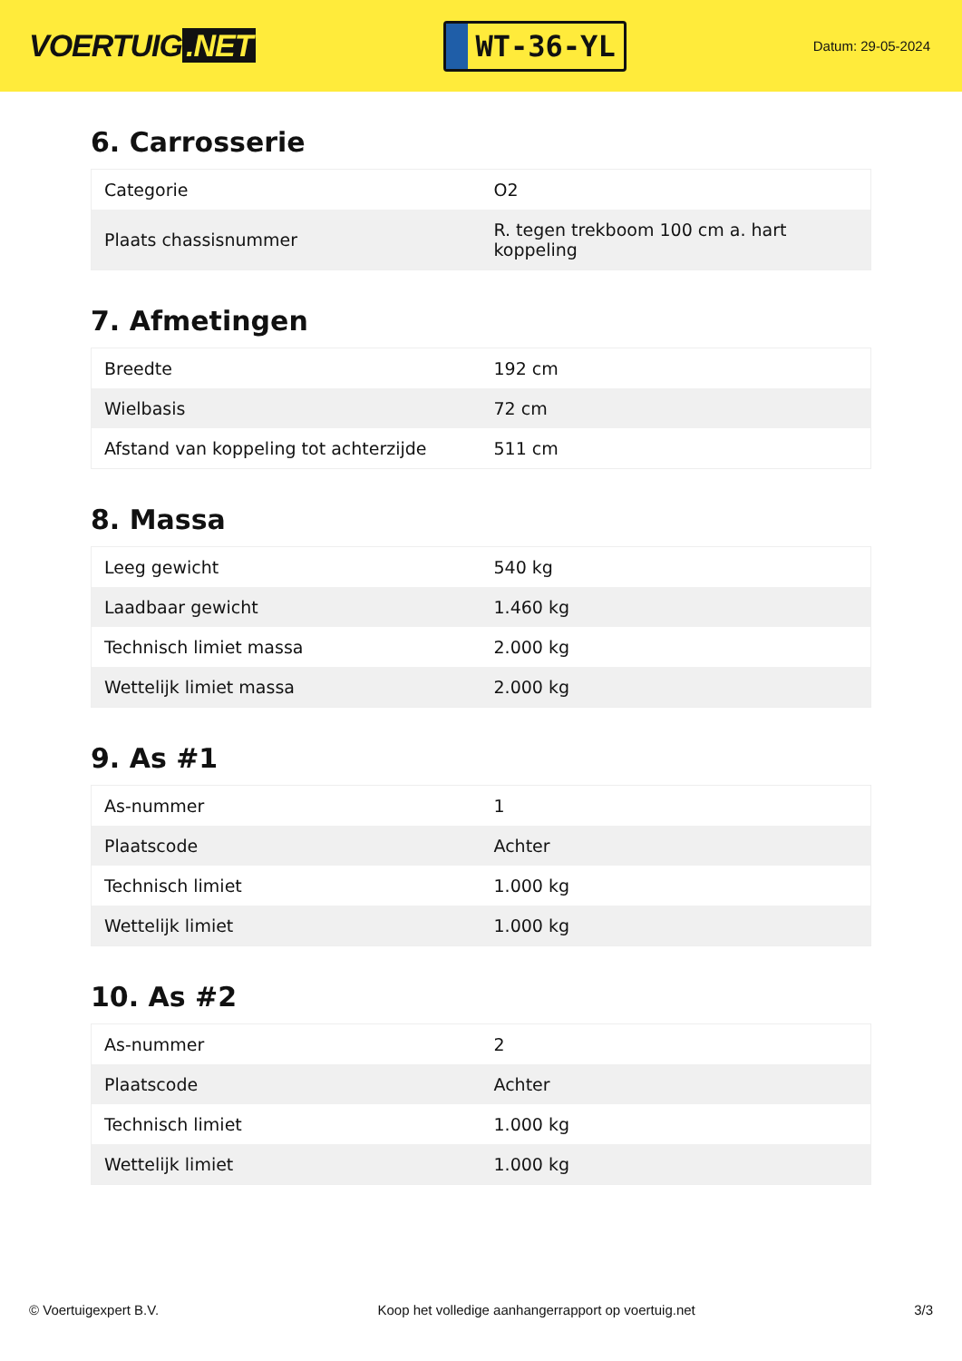VOERTUIG.NET
WT-36-YL
Datum: 29-05-2024
6. Carrosserie
| Categorie | O2 |
| Plaats chassisnummer | R. tegen trekboom 100 cm a. hart koppeling |
7. Afmetingen
| Breedte | 192 cm |
| Wielbasis | 72 cm |
| Afstand van koppeling tot achterzijde | 511 cm |
8. Massa
| Leeg gewicht | 540 kg |
| Laadbaar gewicht | 1.460 kg |
| Technisch limiet massa | 2.000 kg |
| Wettelijk limiet massa | 2.000 kg |
9. As #1
| As-nummer | 1 |
| Plaatscode | Achter |
| Technisch limiet | 1.000 kg |
| Wettelijk limiet | 1.000 kg |
10. As #2
| As-nummer | 2 |
| Plaatscode | Achter |
| Technisch limiet | 1.000 kg |
| Wettelijk limiet | 1.000 kg |
© Voertuigexpert B.V. Koop het volledige aanhangerrapport op voertuig.net 3/3